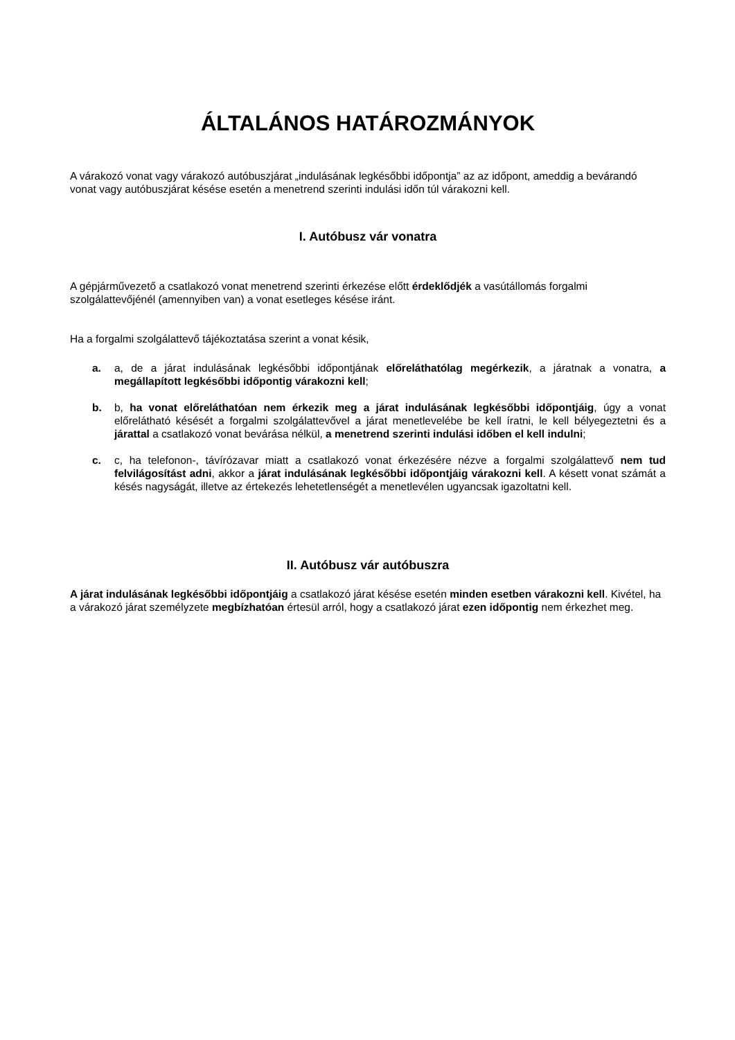ÁLTALÁNOS HATÁROZMÁNYOK
A várakozó vonat vagy várakozó autóbuszjárat „indulásának legkésőbbi időpontja” az az időpont, ameddig a bevárandó vonat vagy autóbuszjárat késése esetén a menetrend szerinti indulási időn túl várakozni kell.
I. Autóbusz vár vonatra
A gépjárművezető a csatlakozó vonat menetrend szerinti érkezése előtt érdeklődjék a vasútállomás forgalmi szolgálattevőjénél (amennyiben van) a vonat esetleges késése iránt.
Ha a forgalmi szolgálattevő tájékoztatása szerint a vonat késik,
a. a, de a járat indulásának legkésőbbi időpontjának előreláthatólag megérkezik, a járatnak a vonatra, a megállapított legkésőbbi időpontig várakozni kell;
b. b, ha vonat előreláthatóan nem érkezik meg a járat indulásának legkésőbbi időpontjáig, úgy a vonat előrelátható késését a forgalmi szolgálattevővel a járat menetlevelébe be kell íratni, le kell bélyegeztetni és a járattal a csatlakozó vonat bevárása nélkül, a menetrend szerinti indulási időben el kell indulni;
c. c, ha telefonon-, távírózavar miatt a csatlakozó vonat érkezésére nézve a forgalmi szolgálattevő nem tud felvilágosítást adni, akkor a járat indulásának legkésőbbi időpontjáig várakozni kell. A késett vonat számát a késés nagyságát, illetve az értekezés lehetetlenségét a menetlevélen ugyancsak igazoltatni kell.
II. Autóbusz vár autóbuszra
A járat indulásának legkésőbbi időpontjáig a csatlakozó járat késése esetén minden esetben várakozni kell. Kivétel, ha a várakozó járat személyzete megbízhatóan értesül arról, hogy a csatlakozó járat ezen időpontig nem érkezhet meg.